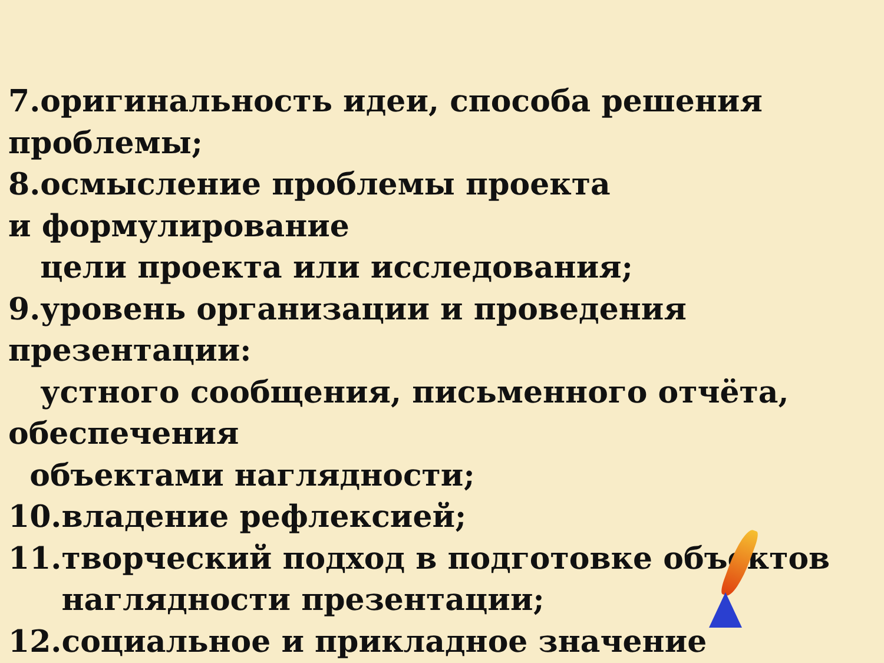7.оригинальность идеи, способа решения
проблемы;
8.осмысление проблемы проекта
и формулирование
цели проекта или исследования;
9.уровень организации и проведения
презентации:
устного сообщения, письменного отчёта,
обеспечения
объектами наглядности;
10.владение рефлексией;
11.творческий подход в подготовке объектов
наглядности презентации;
12.социальное и прикладное значение